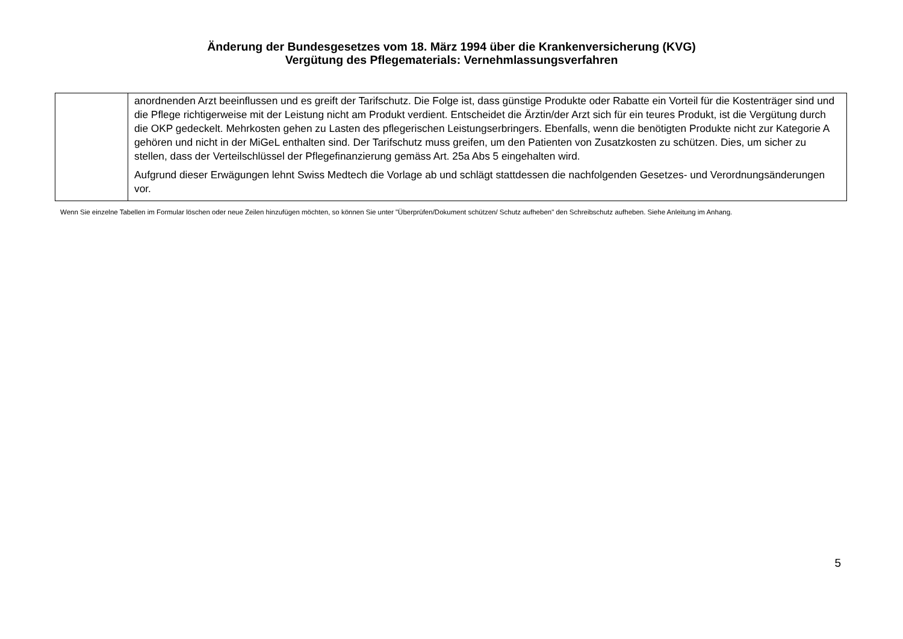Änderung der Bundesgesetzes vom 18. März 1994 über die Krankenversicherung (KVG)
Vergütung des Pflegematerials: Vernehmlassungsverfahren
| | anordnenden Arzt beeinflussen und es greift der Tarifschutz. Die Folge ist, dass günstige Produkte oder Rabatte ein Vorteil für die Kostenträger sind und die Pflege richtigerweise mit der Leistung nicht am Produkt verdient. Entscheidet die Ärztin/der Arzt sich für ein teures Produkt, ist die Vergütung durch die OKP gedeckelt. Mehrkosten gehen zu Lasten des pflegerischen Leistungserbringers. Ebenfalls, wenn die benötigten Produkte nicht zur Kategorie A gehören und nicht in der MiGeL enthalten sind. Der Tarifschutz muss greifen, um den Patienten von Zusatzkosten zu schützen. Dies, um sicher zu stellen, dass der Verteilschlüssel der Pflegefinanzierung gemäss Art. 25a Abs 5 eingehalten wird. Aufgrund dieser Erwägungen lehnt Swiss Medtech die Vorlage ab und schlägt stattdessen die nachfolgenden Gesetzes- und Verordnungsänderungen vor. |
Wenn Sie einzelne Tabellen im Formular löschen oder neue Zeilen hinzufügen möchten, so können Sie unter "Überprüfen/Dokument schützen/ Schutz aufheben" den Schreibschutz aufheben. Siehe Anleitung im Anhang.
5